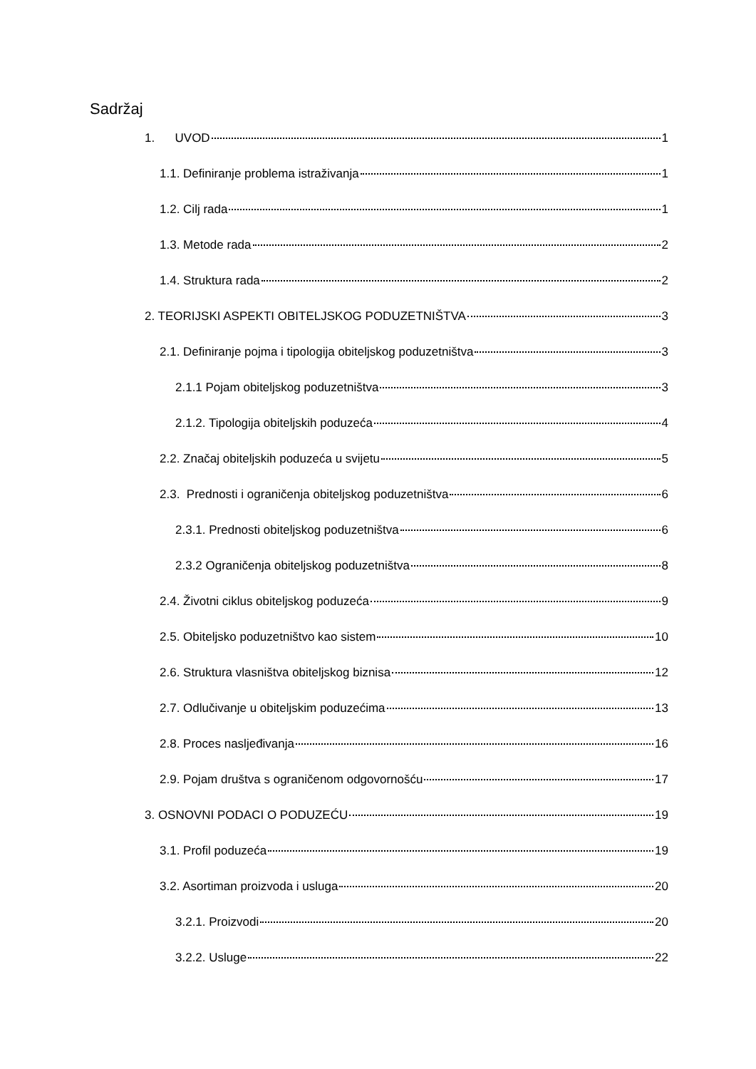Sadržaj
1. UVOD 1
1.1. Definiranje problema istraživanja 1
1.2. Cilj rada 1
1.3. Metode rada 2
1.4. Struktura rada 2
2. TEORIJSKI ASPEKTI OBITELJSKOG PODUZETNIŠTVA 3
2.1. Definiranje pojma i tipologija obiteljskog poduzetništva 3
2.1.1 Pojam obiteljskog poduzetništva 3
2.1.2. Tipologija obiteljskih poduzeća 4
2.2. Značaj obiteljskih poduzeća u svijetu 5
2.3. Prednosti i ograničenja obiteljskog poduzetništva 6
2.3.1. Prednosti obiteljskog poduzetništva 6
2.3.2 Ograničenja obiteljskog poduzetništva 8
2.4. Životni ciklus obiteljskog poduzeća 9
2.5. Obiteljsko poduzetništvo kao sistem 10
2.6. Struktura vlasništva obiteljskog biznisa 12
2.7. Odlučivanje u obiteljskim poduzećima 13
2.8. Proces nasljeđivanja 16
2.9. Pojam društva s ograničenom odgovornošću 17
3. OSNOVNI PODACI O PODUZEĆU 19
3.1. Profil poduzeća 19
3.2. Asortiman proizvoda i usluga 20
3.2.1. Proizvodi 20
3.2.2. Usluge 22